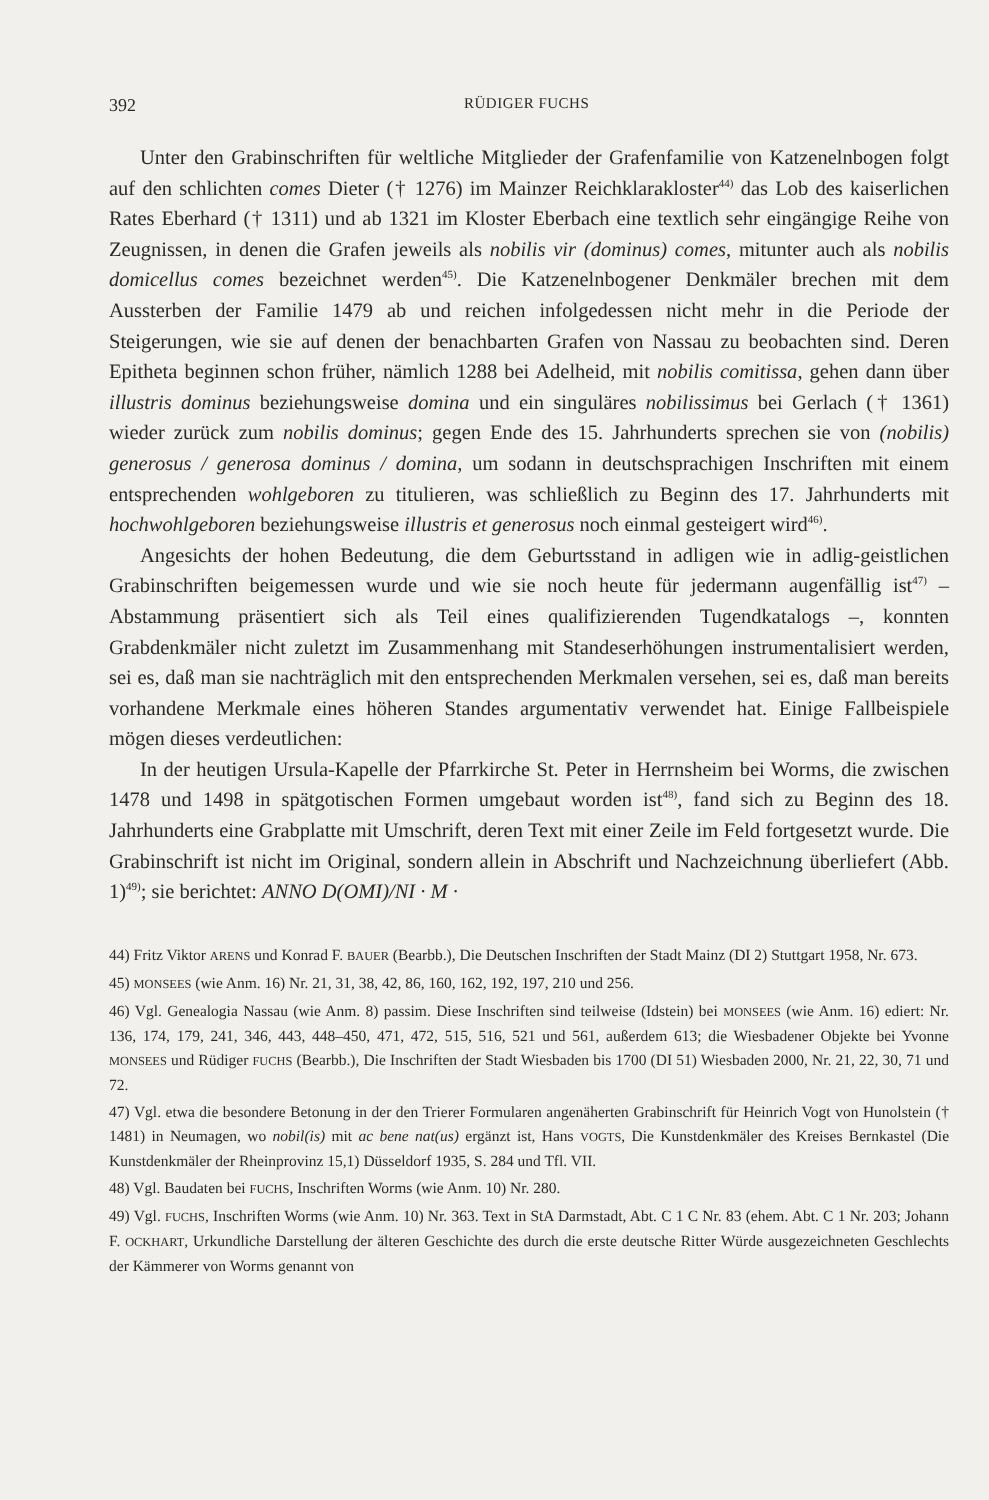392 RÜDIGER FUCHS
Unter den Grabinschriften für weltliche Mitglieder der Grafenfamilie von Katzenelnbogen folgt auf den schlichten comes Dieter († 1276) im Mainzer Reichklarakloster<sup>44)</sup> das Lob des kaiserlichen Rates Eberhard († 1311) und ab 1321 im Kloster Eberbach eine textlich sehr eingängige Reihe von Zeugnissen, in denen die Grafen jeweils als nobilis vir (dominus) comes, mitunter auch als nobilis domicellus comes bezeichnet werden<sup>45)</sup>. Die Katzenelnbogener Denkmäler brechen mit dem Aussterben der Familie 1479 ab und reichen infolgedessen nicht mehr in die Periode der Steigerungen, wie sie auf denen der benachbarten Grafen von Nassau zu beobachten sind. Deren Epitheta beginnen schon früher, nämlich 1288 bei Adelheid, mit nobilis comitissa, gehen dann über illustris dominus beziehungsweise domina und ein singuläres nobilissimus bei Gerlach († 1361) wieder zurück zum nobilis dominus; gegen Ende des 15. Jahrhunderts sprechen sie von (nobilis) generosus / generosa dominus / domina, um sodann in deutschsprachigen Inschriften mit einem entsprechenden wohlgeboren zu titulieren, was schließlich zu Beginn des 17. Jahrhunderts mit hochwohlgeboren beziehungsweise illustris et generosus noch einmal gesteigert wird<sup>46)</sup>.
Angesichts der hohen Bedeutung, die dem Geburtsstand in adligen wie in adlig-geistlichen Grabinschriften beigemessen wurde und wie sie noch heute für jedermann augenfällig ist<sup>47)</sup> – Abstammung präsentiert sich als Teil eines qualifizierenden Tugendkatalogs –, konnten Grabdenkmäler nicht zuletzt im Zusammenhang mit Standeserhöhungen instrumentalisiert werden, sei es, daß man sie nachträglich mit den entsprechenden Merkmalen versehen, sei es, daß man bereits vorhandene Merkmale eines höheren Standes argumentativ verwendet hat. Einige Fallbeispiele mögen dieses verdeutlichen:
In der heutigen Ursula-Kapelle der Pfarrkirche St. Peter in Herrnsheim bei Worms, die zwischen 1478 und 1498 in spätgotischen Formen umgebaut worden ist<sup>48)</sup>, fand sich zu Beginn des 18. Jahrhunderts eine Grabplatte mit Umschrift, deren Text mit einer Zeile im Feld fortgesetzt wurde. Die Grabinschrift ist nicht im Original, sondern allein in Abschrift und Nachzeichnung überliefert (Abb. 1)<sup>49)</sup>; sie berichtet: ANNO D(OMI)/NI · M ·
44) Fritz Viktor ARENS und Konrad F. BAUER (Bearbb.), Die Deutschen Inschriften der Stadt Mainz (DI 2) Stuttgart 1958, Nr. 673.
45) MONSEES (wie Anm. 16) Nr. 21, 31, 38, 42, 86, 160, 162, 192, 197, 210 und 256.
46) Vgl. Genealogia Nassau (wie Anm. 8) passim. Diese Inschriften sind teilweise (Idstein) bei MONSEES (wie Anm. 16) ediert: Nr. 136, 174, 179, 241, 346, 443, 448–450, 471, 472, 515, 516, 521 und 561, außerdem 613; die Wiesbadener Objekte bei Yvonne MONSEES und Rüdiger FUCHS (Bearbb.), Die Inschriften der Stadt Wiesbaden bis 1700 (DI 51) Wiesbaden 2000, Nr. 21, 22, 30, 71 und 72.
47) Vgl. etwa die besondere Betonung in der den Trierer Formularen angenäherten Grabinschrift für Heinrich Vogt von Hunolstein († 1481) in Neumagen, wo nobil(is) mit ac bene nat(us) ergänzt ist, Hans VOGTS, Die Kunstdenkmäler des Kreises Bernkastel (Die Kunstdenkmäler der Rheinprovinz 15,1) Düsseldorf 1935, S. 284 und Tfl. VII.
48) Vgl. Baudaten bei FUCHS, Inschriften Worms (wie Anm. 10) Nr. 280.
49) Vgl. FUCHS, Inschriften Worms (wie Anm. 10) Nr. 363. Text in StA Darmstadt, Abt. C 1 C Nr. 83 (ehem. Abt. C 1 Nr. 203; Johann F. OCKHART, Urkundliche Darstellung der älteren Geschichte des durch die erste deutsche Ritter Würde ausgezeichneten Geschlechts der Kämmerer von Worms genannt von